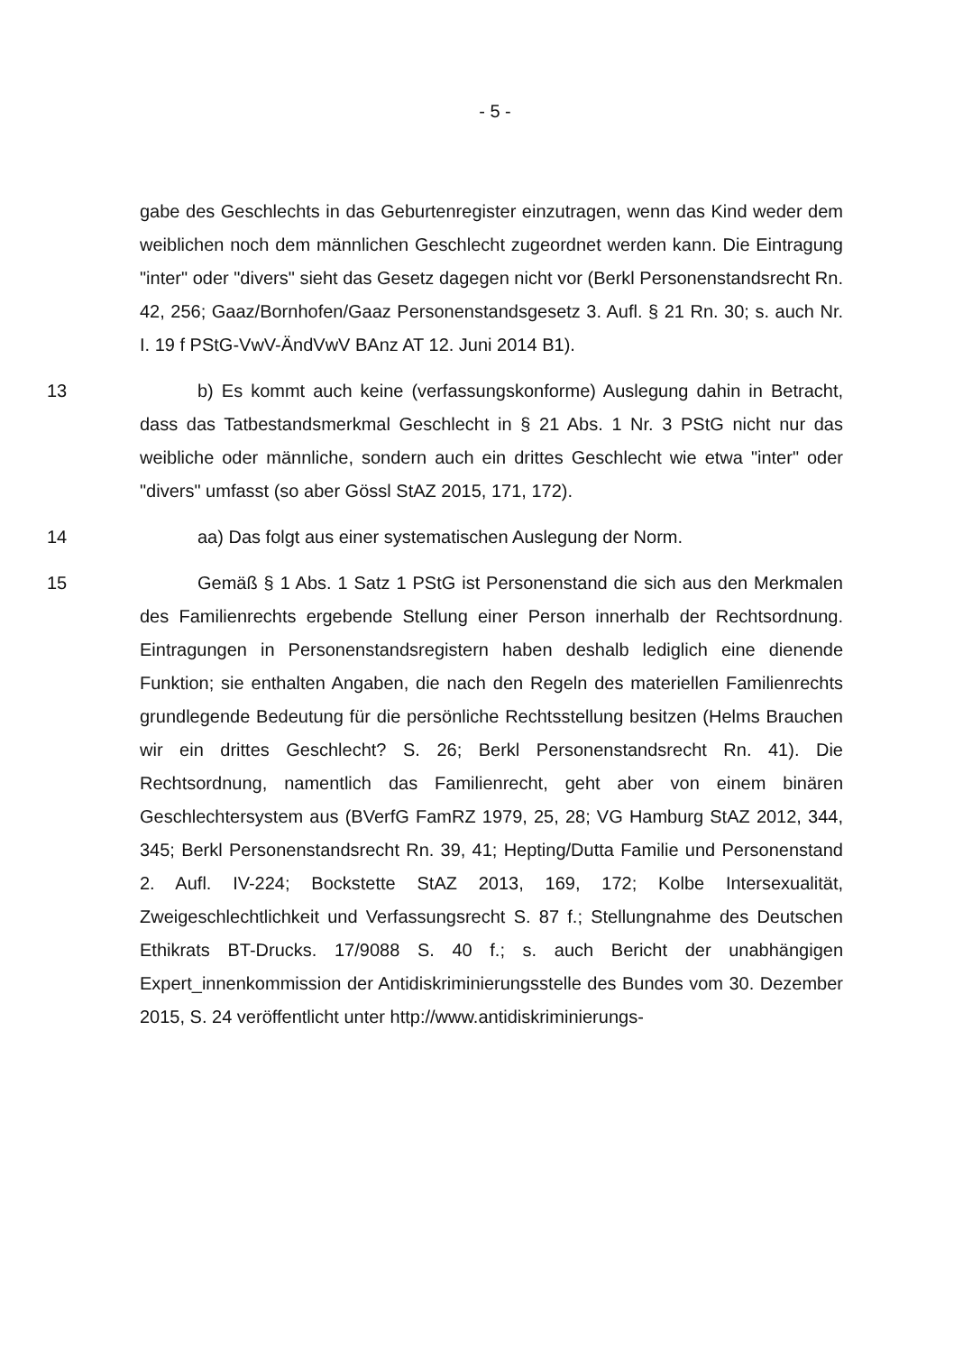- 5 -
gabe des Geschlechts in das Geburtenregister einzutragen, wenn das Kind weder dem weiblichen noch dem männlichen Geschlecht zugeordnet werden kann. Die Eintragung "inter" oder "divers" sieht das Gesetz dagegen nicht vor (Berkl Personenstandsrecht Rn. 42, 256; Gaaz/Bornhofen/Gaaz Personenstandsgesetz 3. Aufl. § 21 Rn. 30; s. auch Nr. I. 19 f PStG-VwV-ÄndVwV BAnz AT 12. Juni 2014 B1).
13 b) Es kommt auch keine (verfassungskonforme) Auslegung dahin in Betracht, dass das Tatbestandsmerkmal Geschlecht in § 21 Abs. 1 Nr. 3 PStG nicht nur das weibliche oder männliche, sondern auch ein drittes Geschlecht wie etwa "inter" oder "divers" umfasst (so aber Gössl StAZ 2015, 171, 172).
14 aa) Das folgt aus einer systematischen Auslegung der Norm.
15 Gemäß § 1 Abs. 1 Satz 1 PStG ist Personenstand die sich aus den Merkmalen des Familienrechts ergebende Stellung einer Person innerhalb der Rechtsordnung. Eintragungen in Personenstandsregistern haben deshalb lediglich eine dienende Funktion; sie enthalten Angaben, die nach den Regeln des materiellen Familienrechts grundlegende Bedeutung für die persönliche Rechtsstellung besitzen (Helms Brauchen wir ein drittes Geschlecht? S. 26; Berkl Personenstandsrecht Rn. 41). Die Rechtsordnung, namentlich das Familienrecht, geht aber von einem binären Geschlechtersystem aus (BVerfG FamRZ 1979, 25, 28; VG Hamburg StAZ 2012, 344, 345; Berkl Personenstandsrecht Rn. 39, 41; Hepting/Dutta Familie und Personenstand 2. Aufl. IV-224; Bockstette StAZ 2013, 169, 172; Kolbe Intersexualität, Zweigeschlechtlichkeit und Verfassungsrecht S. 87 f.; Stellungnahme des Deutschen Ethikrats BT-Drucks. 17/9088 S. 40 f.; s. auch Bericht der unabhängigen Expert_innenkommission der Antidiskriminierungsstelle des Bundes vom 30. Dezember 2015, S. 24 veröffentlicht unter http://www.antidiskriminierungs-